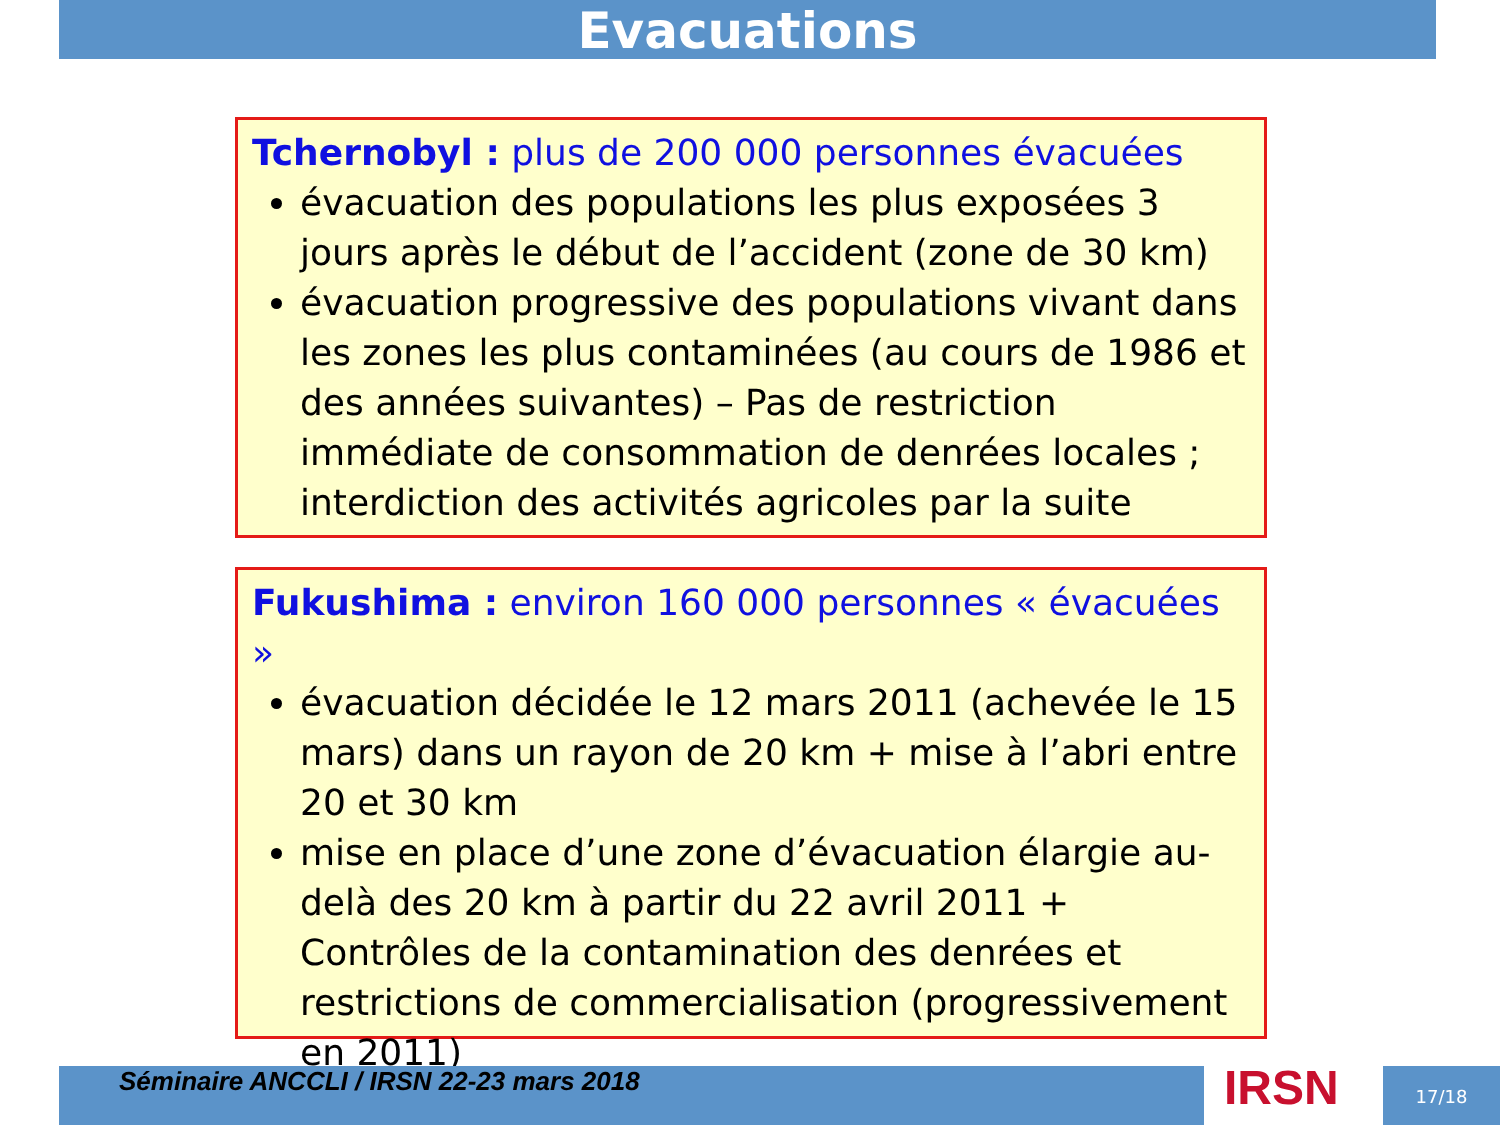Evacuations
Tchernobyl : plus de 200 000 personnes évacuées
évacuation des populations les plus exposées 3 jours après le début de l’accident (zone de 30 km)
évacuation progressive des populations vivant dans les zones les plus contaminées (au cours de 1986 et des années suivantes) – Pas de restriction immédiate de consommation de denrées locales ; interdiction des activités agricoles par la suite
Fukushima : environ 160 000 personnes « évacuées »
évacuation décidée le 12 mars 2011 (achevée le 15 mars) dans un rayon de 20 km + mise à l’abri entre 20 et 30 km
mise en place d’une zone d’évacuation élargie au-delà des 20 km à partir du 22 avril 2011 + Contrôles de la contamination des denrées et restrictions de commercialisation (progressivement en 2011)
Séminaire ANCCLI / IRSN 22-23 mars 2018 IRSN 17/18